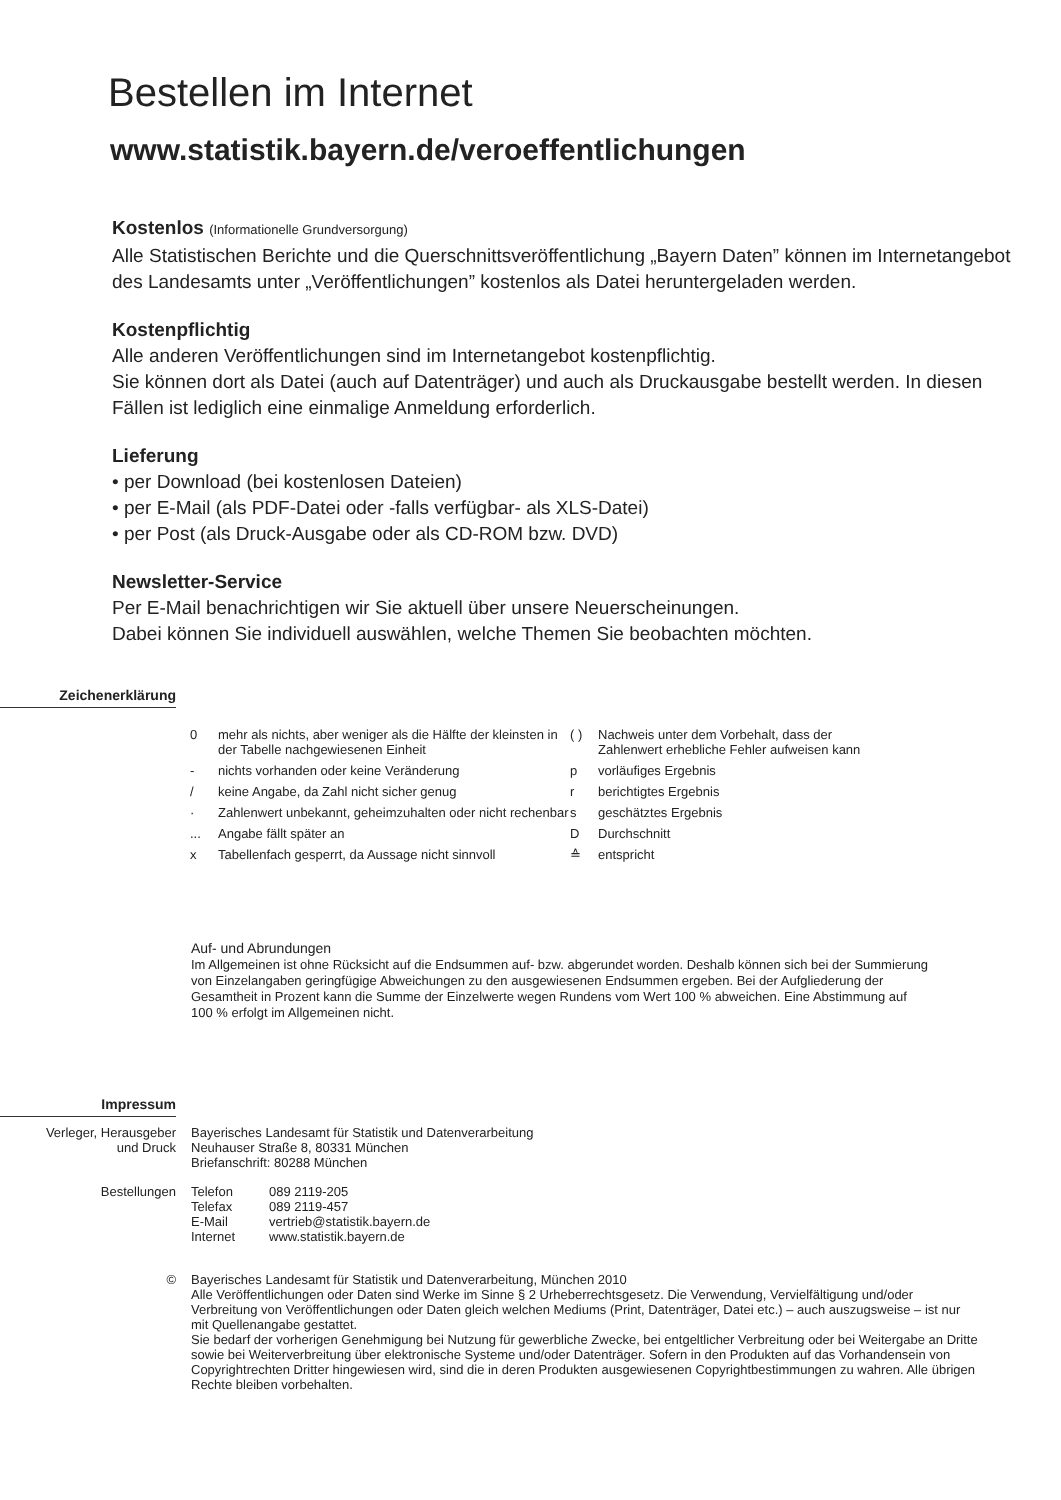Bestellen im Internet
www.statistik.bayern.de/veroeffentlichungen
Kostenlos (Informationelle Grundversorgung)
Alle Statistischen Berichte und die Querschnittsveröffentlichung „Bayern Daten” können im Internetangebot des Landesamts unter „Veröffentlichungen” kostenlos als Datei heruntergeladen werden.
Kostenpflichtig
Alle anderen Veröffentlichungen sind im Internetangebot kostenpflichtig.
Sie können dort als Datei (auch auf Datenträger) und auch als Druckausgabe bestellt werden. In diesen Fällen ist lediglich eine einmalige Anmeldung erforderlich.
Lieferung
• per Download (bei kostenlosen Dateien)
• per E-Mail (als PDF-Datei oder -falls verfügbar- als XLS-Datei)
• per Post (als Druck-Ausgabe oder als CD-ROM bzw. DVD)
Newsletter-Service
Per E-Mail benachrichtigen wir Sie aktuell über unsere Neuerscheinungen.
Dabei können Sie individuell auswählen, welche Themen Sie beobachten möchten.
Zeichenerklärung
| 0 | mehr als nichts, aber weniger als die Hälfte der kleinsten in der Tabelle nachgewiesenen Einheit |
| - | nichts vorhanden oder keine Veränderung |
| / | keine Angabe, da Zahl nicht sicher genug |
| · | Zahlenwert unbekannt, geheimzuhalten oder nicht rechenbar |
| ... | Angabe fällt später an |
| x | Tabellenfach gesperrt, da Aussage nicht sinnvoll |
| ( ) | Nachweis unter dem Vorbehalt, dass der Zahlenwert erhebliche Fehler aufweisen kann |
| p | vorläufiges Ergebnis |
| r | berichtigtes Ergebnis |
| s | geschätztes Ergebnis |
| D | Durchschnitt |
| ≙ | entspricht |
Auf- und Abrundungen
Im Allgemeinen ist ohne Rücksicht auf die Endsummen auf- bzw. abgerundet worden. Deshalb können sich bei der Summierung von Einzelangaben geringfügige Abweichungen zu den ausgewiesenen Endsummen ergeben. Bei der Aufgliederung der Gesamtheit in Prozent kann die Summe der Einzelwerte wegen Rundens vom Wert 100 % abweichen. Eine Abstimmung auf 100 % erfolgt im Allgemeinen nicht.
Impressum
| Verleger, Herausgeber und Druck | Bayerisches Landesamt für Statistik und Datenverarbeitung Neuhauser Straße 8, 80331 München Briefanschrift: 80288 München | |
| Bestellungen | Telefon Telefax E-Mail Internet | 089 2119-205 089 2119-457 vertrieb@statistik.bayern.de www.statistik.bayern.de |
| © | Bayerisches Landesamt für Statistik und Datenverarbeitung, München 2010 Alle Veröffentlichungen oder Daten sind Werke im Sinne § 2 Urheberrechtsgesetz. Die Verwendung, Vervielfältigung und/oder Verbreitung von Veröffentlichungen oder Daten gleich welchen Mediums (Print, Datenträger, Datei etc.) – auch auszugsweise – ist nur mit Quellenangabe gestattet. Sie bedarf der vorherigen Genehmigung bei Nutzung für gewerbliche Zwecke, bei entgeltlicher Verbreitung oder bei Weitergabe an Dritte sowie bei Weiterverbreitung über elektronische Systeme und/oder Datenträger. Sofern in den Produkten auf das Vorhandensein von Copyrightrechten Dritter hingewiesen wird, sind die in deren Produkten ausgewiesenen Copyrightbestimmungen zu wahren. Alle übrigen Rechte bleiben vorbehalten. | |